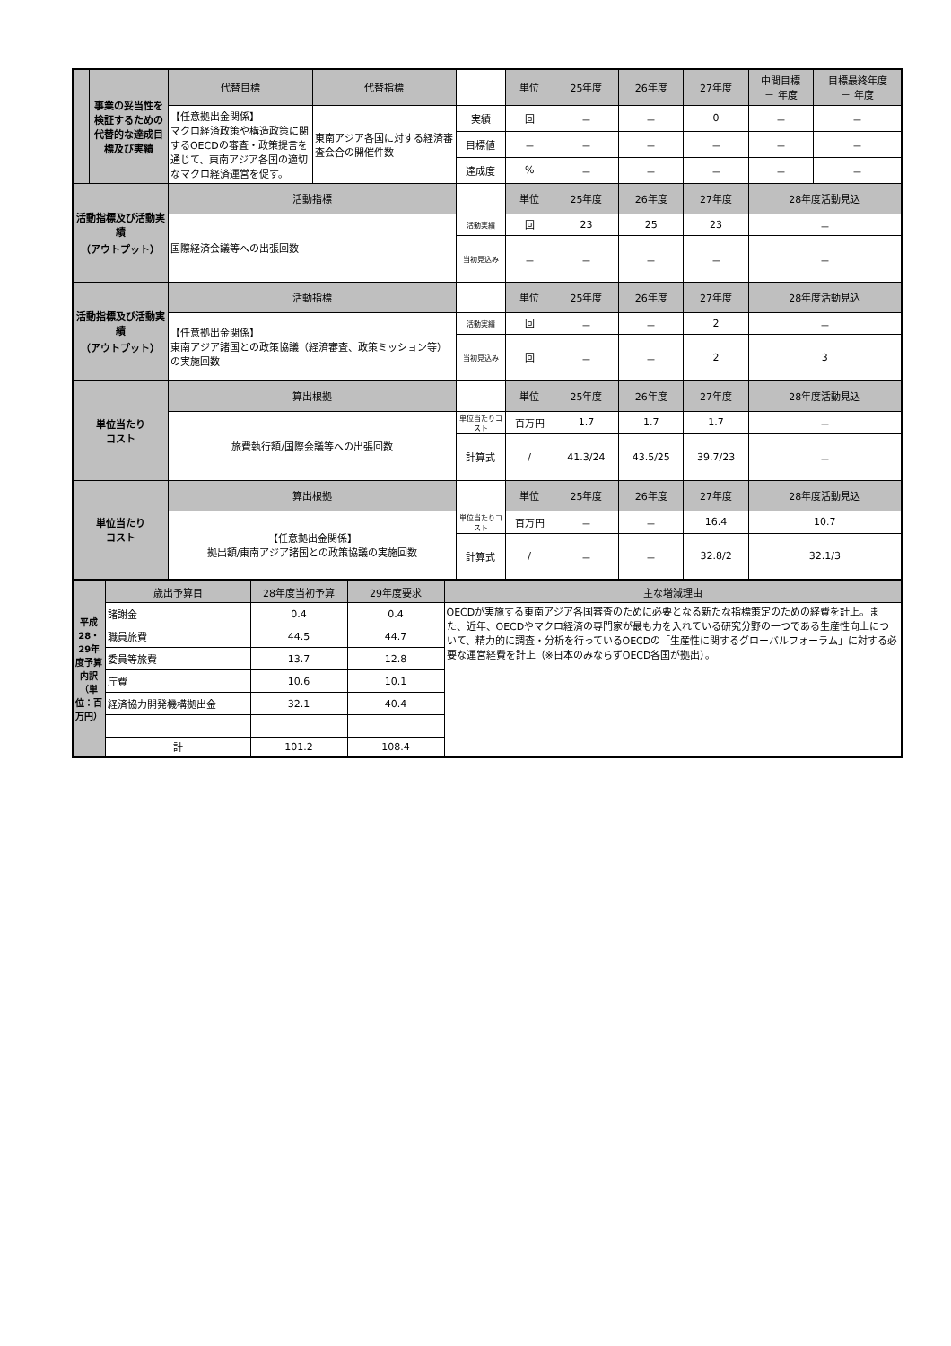| | 事業の妥当性を検証するための代替的な達成目標及び実績 | 代替目標 | 代替指標 | | 単位 | 25年度 | 26年度 | 27年度 | 中間目標 － 年度 | 目標最終年度 － 年度 |
| | | 【任意拠出金関係】 マクロ経済政策や構造政策に関するOECDの審査・政策提言を通じて、東南アジア各国の適切なマクロ経済運営を促す。 | 東南アジア各国に対する経済審査会合の開催件数 | 実績 | 回 | － | － | 0 | － | － |
| | | | | 目標値 | － | － | － | － | － | － |
| | | | | 達成度 | % | － | － | － | － | － |
| 活動指標及び活動実績 （アウトプット） | | 活動指標 | | | 単位 | 25年度 | 26年度 | 27年度 | 28年度活動見込 | |
| | | 国際経済会議等への出張回数 | | 活動実績 | 回 | 23 | 25 | 23 | － | |
| | | | | 当初見込み | － | － | － | － | － | |
| 活動指標及び活動実績 （アウトプット） | | 活動指標 | | | 単位 | 25年度 | 26年度 | 27年度 | 28年度活動見込 | |
| | | 【任意拠出金関係】 東南アジア諸国との政策協議（経済審査、政策ミッション等）の実施回数 | | 活動実績 | 回 | － | － | 2 | － | |
| | | | | 当初見込み | 回 | － | － | 2 | 3 | |
| 単位当たり コスト | | 算出根拠 | | | 単位 | 25年度 | 26年度 | 27年度 | 28年度活動見込 | |
| | | 旅費執行額/国際会議等への出張回数 | | 単位当たりコスト | 百万円 | 1.7 | 1.7 | 1.7 | － | |
| | | | | 計算式 | / | 41.3/24 | 43.5/25 | 39.7/23 | － | |
| 単位当たり コスト | | 算出根拠 | | | 単位 | 25年度 | 26年度 | 27年度 | 28年度活動見込 | |
| | | 【任意拠出金関係】 拠出額/東南アジア諸国との政策協議の実施回数 | | 単位当たりコスト | 百万円 | － | － | 16.4 | 10.7 | |
| | | | | 計算式 | / | － | － | 32.8/2 | 32.1/3 | |
| 平成28・29年度予算内訳（単位：百万円） | 歳出予算目 | 28年度当初予算 | 29年度要求 | 主な増減理由 |
| | 諸謝金 | 0.4 | 0.4 | OECDが実施する東南アジア各国審査のために必要となる新たな指標策定のための経費を計上。また、近年、OECDやマクロ経済の専門家が最も力を入れている研究分野の一つである生産性向上について、精力的に調査・分析を行っているOECDの「生産性に関するグローバルフォーラム」に対する必要な運営経費を計上（※日本のみならずOECD各国が拠出）。 |
| | 職員旅費 | 44.5 | 44.7 | |
| | 委員等旅費 | 13.7 | 12.8 | |
| | 庁費 | 10.6 | 10.1 | |
| | 経済協力開発機構拠出金 | 32.1 | 40.4 | |
| | 計 | 101.2 | 108.4 | |